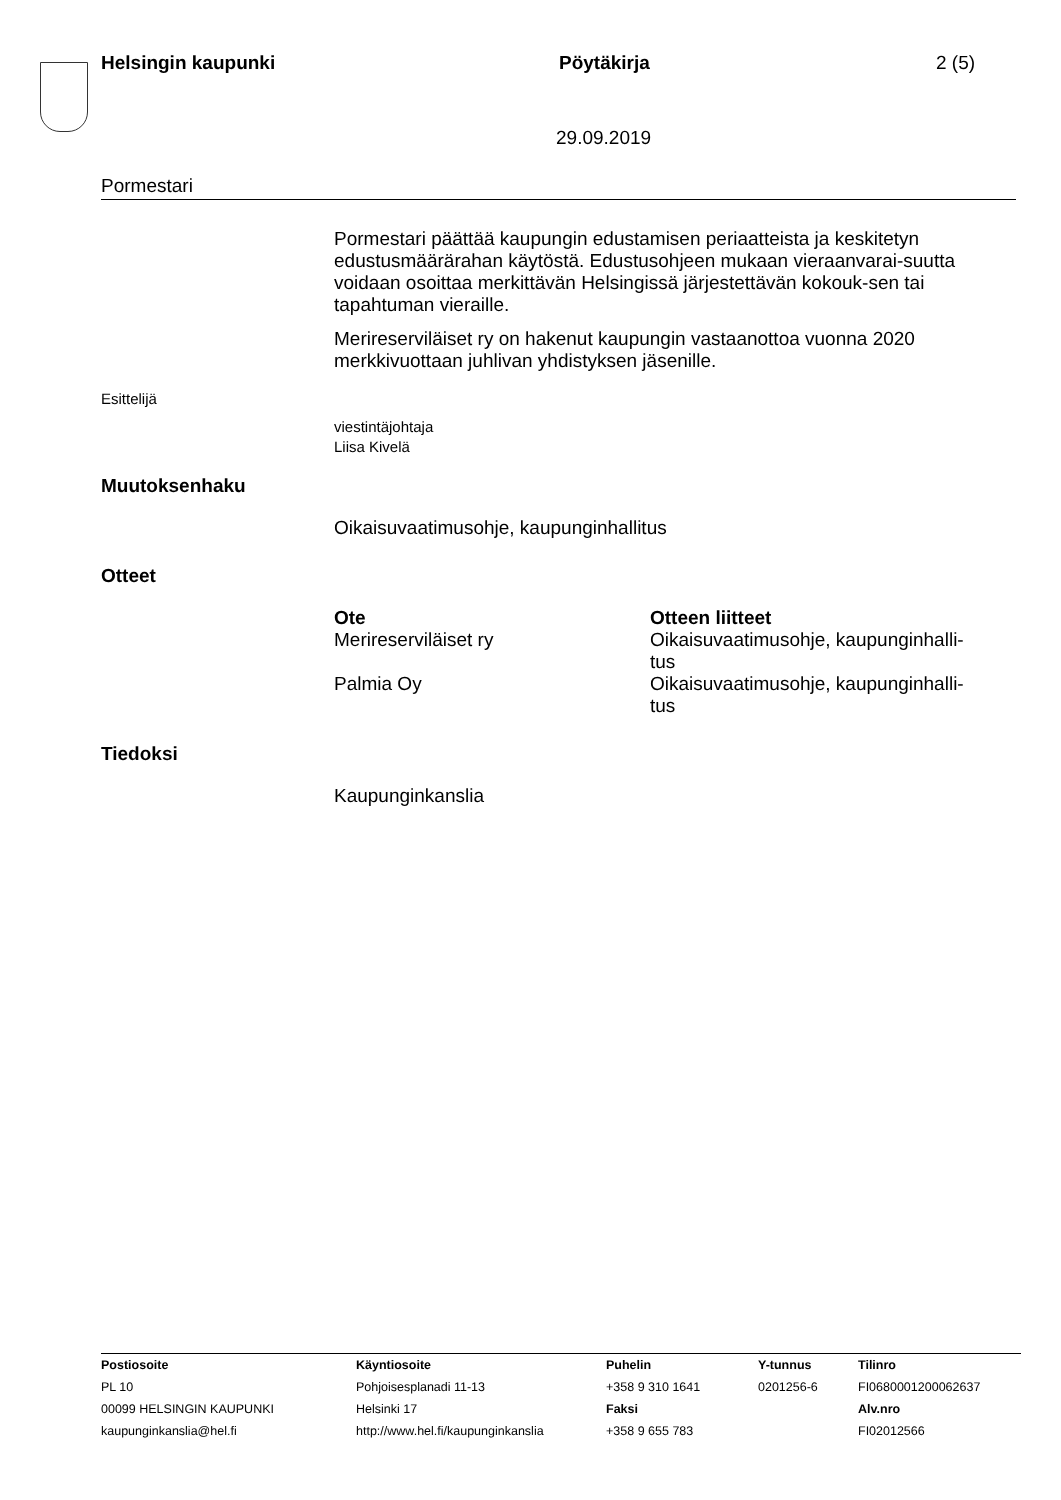Helsingin kaupunki Pöytäkirja 2 (5)
29.09.2019
Pormestari
Pormestari päättää kaupungin edustamisen periaatteista ja keskitetyn edustusmäärärahan käytöstä. Edustusohjeen mukaan vieraanvarai-suutta voidaan osoittaa merkittävän Helsingissä järjestettävän kokouk-sen tai tapahtuman vieraille.
Merireserviläiset ry on hakenut kaupungin vastaanottoa vuonna 2020 merkkivuottaan juhlivan yhdistyksen jäsenille.
Esittelijä
viestintäjohtaja
Liisa Kivelä
Muutoksenhaku
Oikaisuvaatimusohje, kaupunginhallitus
Otteet
| Ote | Otteen liitteet |
| --- | --- |
| Merireserviläiset ry | Oikaisuvaatimusohje, kaupunginhalli- tus |
| Palmia Oy | Oikaisuvaatimusohje, kaupunginhalli- tus |
Tiedoksi
Kaupunginkanslia
| Postiosoite PL 10 00099 HELSINGIN KAUPUNKI kaupunginkanslia@hel.fi | Käyntiosoite Pohjoisesplanadi 11-13 Helsinki 17 http://www.hel.fi/kaupunginkanslia | Puhelin +358 9 310 1641 Faksi +358 9 655 783 | Y-tunnus 0201256-6 | Tilinro FI0680001200062637 Alv.nro FI02012566 |